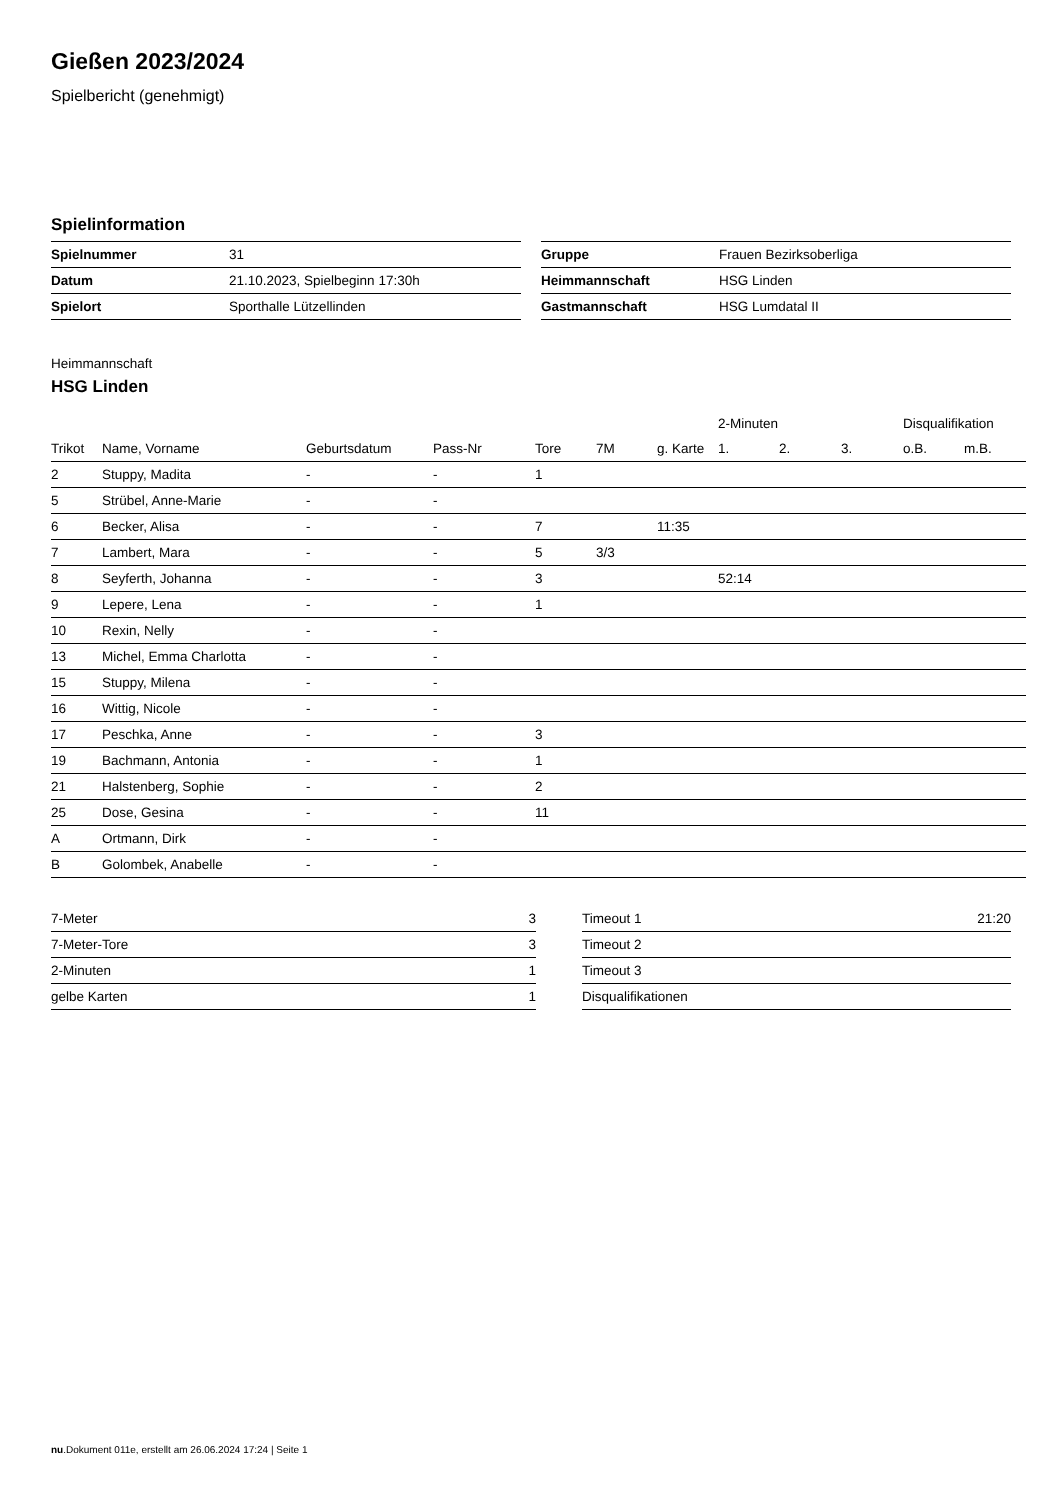Gießen 2023/2024
Spielbericht (genehmigt)
Spielinformation
| Spielnummer | 31 |
| Datum | 21.10.2023, Spielbeginn 17:30h |
| Spielort | Sporthalle Lützellinden |
| Gruppe | Frauen Bezirksoberliga |
| Heimmannschaft | HSG Linden |
| Gastmannschaft | HSG Lumdatal II |
Heimmannschaft
HSG Linden
| | | | | | | | 2-Minuten | | | Disqualifikation | |
| --- | --- | --- | --- | --- | --- | --- | --- | --- | --- | --- | --- |
| Trikot | Name, Vorname | Geburtsdatum | Pass-Nr | Tore | 7M | g. Karte | 1. | 2. | 3. | o.B. | m.B. |
| 2 | Stuppy, Madita | - | - | 1 | | | | | | | |
| 5 | Strübel, Anne-Marie | - | - | | | | | | | | |
| 6 | Becker, Alisa | - | - | 7 | | 11:35 | | | | | |
| 7 | Lambert, Mara | - | - | 5 | 3/3 | | | | | | |
| 8 | Seyferth, Johanna | - | - | 3 | | | 52:14 | | | | |
| 9 | Lepere, Lena | - | - | 1 | | | | | | | |
| 10 | Rexin, Nelly | - | - | | | | | | | | |
| 13 | Michel, Emma Charlotta | - | - | | | | | | | | |
| 15 | Stuppy, Milena | - | - | | | | | | | | |
| 16 | Wittig, Nicole | - | - | | | | | | | | |
| 17 | Peschka, Anne | - | - | 3 | | | | | | | |
| 19 | Bachmann, Antonia | - | - | 1 | | | | | | | |
| 21 | Halstenberg, Sophie | - | - | 2 | | | | | | | |
| 25 | Dose, Gesina | - | - | 11 | | | | | | | |
| A | Ortmann, Dirk | - | - | | | | | | | | |
| B | Golombek, Anabelle | - | - | | | | | | | | |
| 7-Meter | 3 |
| 7-Meter-Tore | 3 |
| 2-Minuten | 1 |
| gelbe Karten | 1 |
| Timeout 1 | 21:20 |
| Timeout 2 | |
| Timeout 3 | |
| Disqualifikationen | |
nu.Dokument 011e, erstellt am 26.06.2024 17:24 | Seite 1